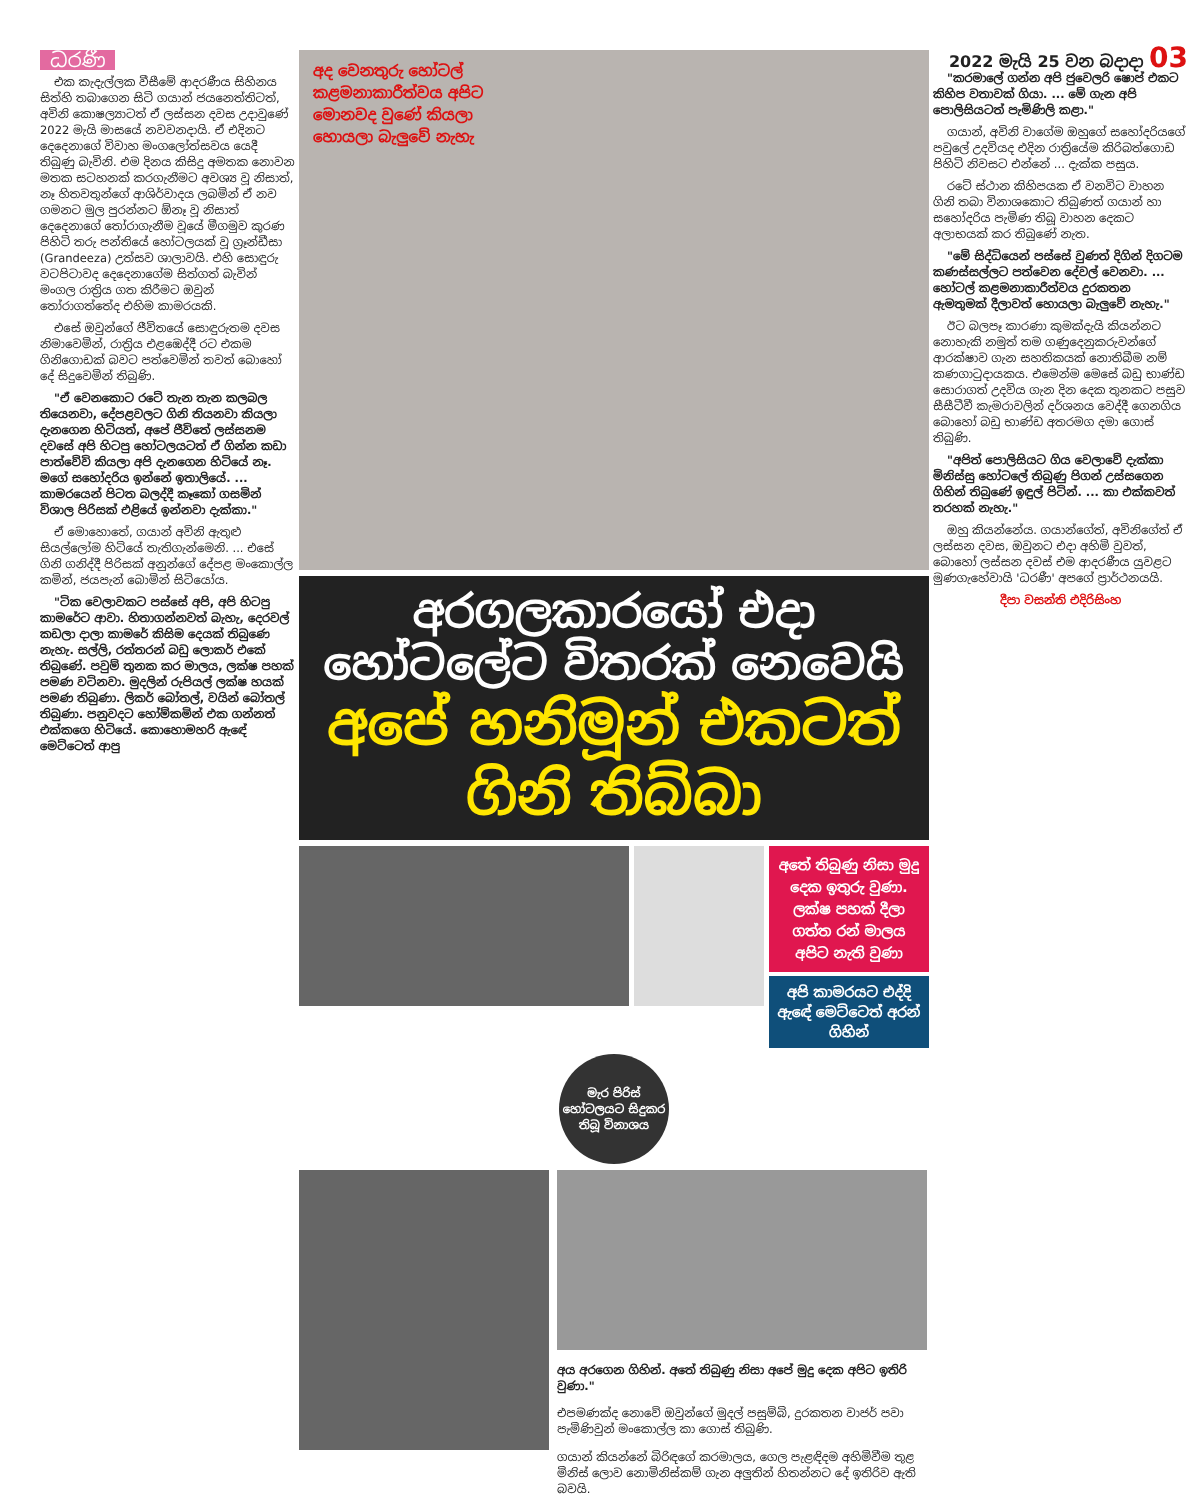ධරණී
එක කැදැල්ලක වීසීමේ ආදරණීය සිහිනය සිත්හි තබාගෙන සිටි ගයාන් ජයනෙත්තිටත්, අවිනි කොෂල්‍යාටත් ඒ ලස්සන දවස උදාවුණේ 2022 මැයි මාසයේ නවවනදායි. ඒ එදිනට දෙදෙනාගේ විවාහ මංගලෝත්සවය යෙදී තිබුණු බැවිනි. එම දිනය කිසිදු අමතක නොවන මතක සටහනක් කරගැනීමට අවශ්‍ය වූ නිසාත්, නෑ හිතවතුන්ගේ ආශිර්වාදය ලබමින් ඒ නව ගමනට මුල පුරන්නට ඕනෑ වූ නිසාත් දෙදෙනාගේ තෝරාගැනීම වූයේ මීගමුව කුරණ පිහිටි තරු පන්තියේ හෝටලයක් වූ ග්‍රෑන්ඩීසා (Grandeeza) උත්සව ශාලාවයි. එහි සොඳුරු වටපිටාවද දෙදෙනාගේම සිත්ගත් බැවින් මංගල රාත්‍රිය ගත කිරීමට ඔවුන් තෝරාගත්තේද එහිම කාමරයකි.
එසේ ඔවුන්ගේ ජීවිතයේ සොඳුරුතම දවස නිමාවෙමින්, රාත්‍රිය එළඹෙද්දී රට එකම ගිනිගොඩක් බවට පත්වෙමින් තවත් බොහෝ දේ සිදුවෙමින් තිබුණි.
"ඒ වෙනකොට රටේ තැන තැන කලබල තියෙනවා, දේපළවලට ගිනි තියනවා කියලා දැනගෙන හිටියත්, අපේ ජීවිතේ ලස්සනම දවසේ අපි හිටපු හෝටලයටත් ඒ ගින්න කඩා පාත්වේවි කියලා අපි දැනගෙන හිටියේ නෑ. මගේ සහෝදරිය ඉන්නේ ඉතාලියේ. ... කාමරයෙන් පිටත බලද්දී කෑකෝ ගසමින් විශාල පිරිසක් එළියේ ඉන්නවා දැක්කා."
ඒ මොහොතේ, ගයාන් අවිනි ඇතුළු සියල්ලෝම හිටියේ තැතිගැන්මෙනි. ... එසේ ගිනි ගනිද්දී පිරිසක් අනුන්ගේ දේපළ මංකොල්ල කමින්, ජයපැන් බොමින් සිටියෝය.
"ටික වෙලාවකට පස්සේ අපි, අපි හිටපු කාමරේට ආවා. හිතාගන්නවත් බැහැ, දෙරවල් කඩලා දාලා කාමරේ කිසිම දෙයක් තිබුණෙ නැහැ. සල්ලි, රත්තරන් බඩු ලොකර් එකේ තිබුණේ. පවුම් තුනක කර මාලය, ලක්ෂ පහක් පමණ වටිනවා. මුදලින් රුපියල් ලක්ෂ හයක් පමණ තිබුණා. ලිකර් බෝතල්, වයින් බෝතල් තිබුණා. පනුවදට හෝම්කමින් එක ගන්නත් එක්කගෙ හිටියේ. කොහොමහරි ඇඳේ මෙට්ටෙත් ආපු
අද වෙනතුරු හෝටල් කළමනාකාරීත්වය අපිට මොනවද වුණේ කියලා හොයලා බැලුවේ නැහැ
අරගලකාරයෝ එදා
හෝටලේට විතරක් නෙවෙයි
අපේ හනිමූන් එකටත්
ගිනි තිබ්බා
අතේ තිබුණු නිසා මුදු දෙක ඉතුරු වුණා. ලක්ෂ පහක් දීලා ගත්ත රන් මාලය අපිට නැති වුණා
අපි කාමරයට එද්දි ඇඳේ මෙට්ටෙත් අරන් ගිහින්
මැර පිරිස් හෝටලයට සිදුකර තිබූ විනාශය
අය අරගෙන ගිහින්. අතේ තිබුණු නිසා අපේ මුදු දෙක අපිට ඉතිරි වුණා."
එපමණක්ද නොවේ ඔවුන්ගේ මුදල් පසුම්බි, දුරකතන වාජර් පවා පැමිණිවුන් මංකොල්ල කා ගොස් තිබුණි.
ගයාන් කියන්නේ බිරිඳගේ කරමාලය, ගෙල පැළඳිදම අහිමිවීම තුළ මිනිස් ලොව නොමිනිස්කම් ගැන අලුතින් හිතන්නට දේ ඉතිරිව ඇති බවයි.
2022 මැයි 25 වන බදාදා 03
"කරමාලේ ගන්න අපි ජුවෙලරි ෂොප් එකට කිහිප වතාවක් ගියා. ... මේ ගැන අපි පොලිසියටත් පැමිණිලි කළා."
ගයාන්, අවිනි වාගේම ඔහුගේ සහෝදරියගේ පවුලේ උදවියද එදින රාත්‍රියේම කිරිබත්ගොඩ පිහිටි නිවසට එන්නේ ... දැක්ක පසුය.
රටේ ස්ථාන කිහිපයක ඒ වනවිට වාහන ගිනි තබා විනාශකොට තිබුණත් ගයාන් හා සහෝදරිය පැමිණ තිබූ වාහන දෙකට අලාභයක් කර තිබුණේ නැත.
"මේ සිද්ධියෙන් පස්සේ වුණත් දිගින් දිගටම කණස්සල්ලට පත්වෙන දේවල් වෙනවා. ... හෝටල් කළමනාකාරීත්වය දුරකතන ඇමතුමක් දීලාවත් හොයලා බැලුවේ නැහැ."
ඊට බලපෑ කාරණා කුමක්දැයි කියන්නට නොහැකි නමුත් තම ගණුදෙනුකරුවන්ගේ ආරක්ෂාව ගැන සහතිකයක් නොතිබීම නම් කණගාටුදායකය. එමෙන්ම මෙසේ බඩු භාණ්ඩ සොරාගත් උදවිය ගැන දින දෙක තුනකට පසුව සීසීටීවී කැමරාවලින් දර්ශනය වෙද්දී ගෙනගිය බොහෝ බඩු භාණ්ඩ අතරමග දමා ගොස් තිබුණි.
"අපිත් පොලිසියට ගිය වෙලාවේ දැක්කා මිනිස්සු හෝටලේ තිබුණු පිගන් උස්සගෙන ගිහින් තිබුණේ ඉඳුල් පිටින්. ... කා එක්කවත් තරහක් නැහැ."
ඔහු කියන්නේය. ගයාන්ගේත්, අවිනිගේත් ඒ ලස්සන දවස, ඔවුනට එදා අහිමි වුවත්, බොහෝ ලස්සන දවස් එම ආදරණීය යුවළට මුණගැහේවායි 'ධරණී' අපගේ ප්‍රාර්ථනයයි.
දීපා වසන්ති එදිරිසිංහ